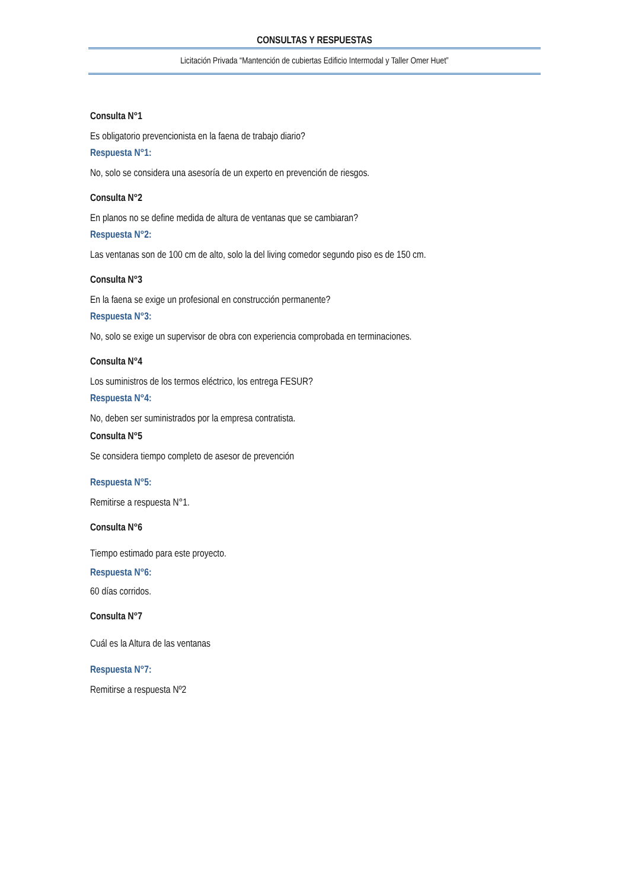CONSULTAS Y RESPUESTAS
Licitación Privada “Mantención de cubiertas Edificio Intermodal y Taller Omer Huet”
Consulta N°1
Es obligatorio prevencionista en la faena de trabajo diario?
Respuesta N°1:
No, solo se considera una asesoría de un experto en prevención de riesgos.
Consulta N°2
En planos no se define medida de altura de ventanas que se cambiaran?
Respuesta N°2:
Las ventanas son de 100 cm de alto, solo la del living comedor segundo piso es de 150 cm.
Consulta N°3
En la faena se exige un profesional en construcción permanente?
Respuesta N°3:
No, solo se exige un supervisor de obra con experiencia comprobada en terminaciones.
Consulta N°4
Los suministros de los termos eléctrico, los entrega FESUR?
Respuesta N°4:
No, deben ser suministrados por la empresa contratista.
Consulta N°5
Se considera tiempo completo de asesor de prevención
Respuesta N°5:
Remitirse a respuesta N°1.
Consulta N°6
Tiempo estimado para este proyecto.
Respuesta N°6:
60 días corridos.
Consulta N°7
Cuál es la Altura de las ventanas
Respuesta N°7:
Remitirse a respuesta Nº2